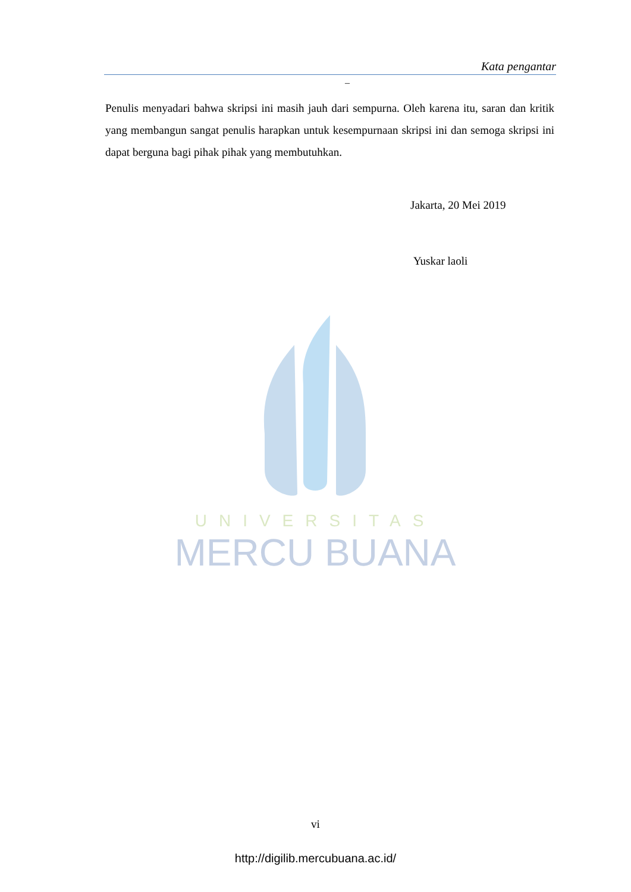Kata pengantar
–
Penulis menyadari bahwa skripsi ini masih jauh dari sempurna. Oleh karena itu, saran dan kritik yang membangun sangat penulis harapkan untuk kesempurnaan skripsi ini dan semoga skripsi ini dapat berguna bagi pihak pihak yang membutuhkan.
Jakarta, 20 Mei 2019
Yuskar laoli
UNIVERSITAS
MERCU BUANA
vi
http://digilib.mercubuana.ac.id/